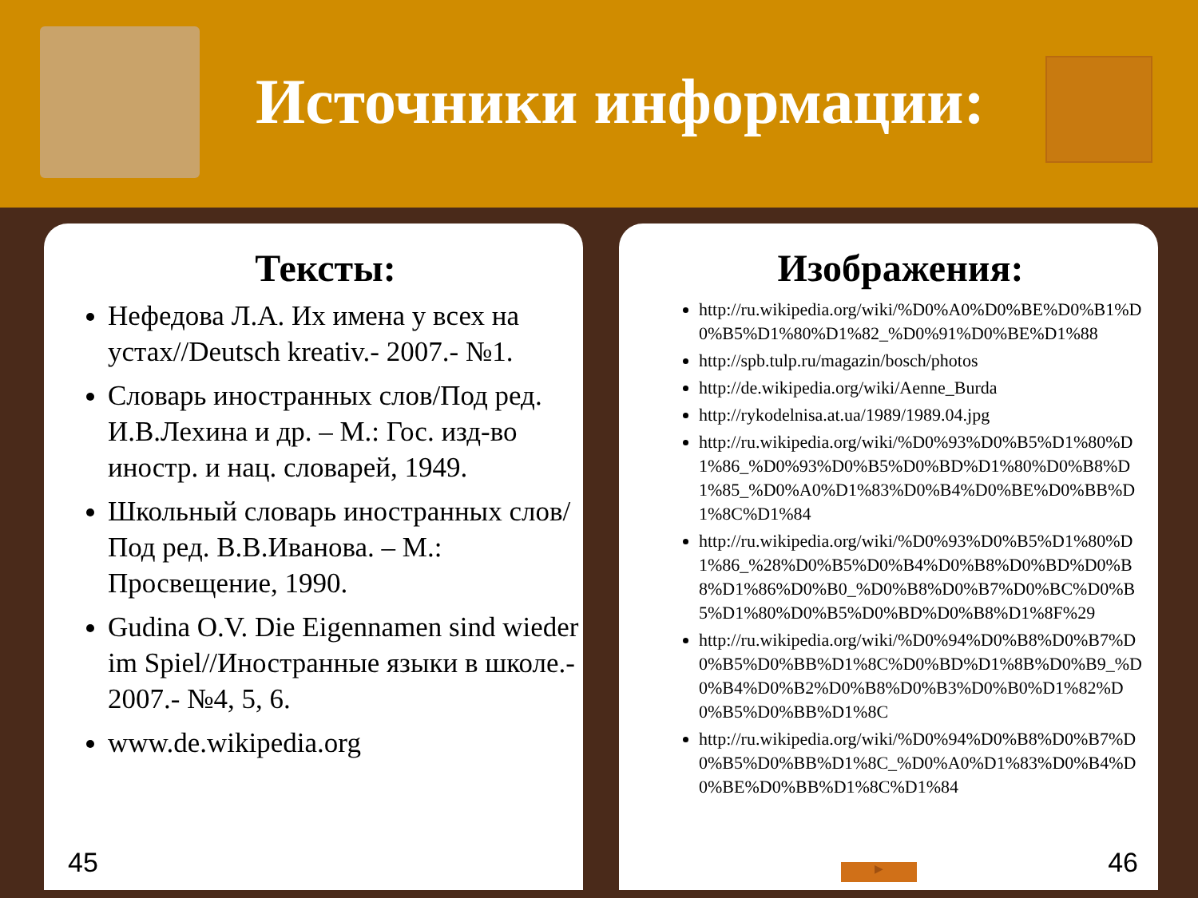Источники информации:
Тексты:
Нефедова Л.А. Их имена у всех на устах//Deutsch kreativ.- 2007.- №1.
Словарь иностранных слов/Под ред. И.В.Лехина и др. – М.: Гос. изд-во иностр. и нац. словарей, 1949.
Школьный словарь иностранных слов/Под ред. В.В.Иванова. – М.: Просвещение, 1990.
Gudina O.V. Die Eigennamen sind wieder im Spiel//Иностранные языки в школе.- 2007.- №4, 5, 6.
www.de.wikipedia.org
45
Изображения:
http://ru.wikipedia.org/wiki/%D0%A0%D0%BE%D0%B1%D0%B5%D1%80%D1%82_%D0%91%D0%BE%D1%88
http://spb.tulp.ru/magazin/bosch/photos
http://de.wikipedia.org/wiki/Aenne_Burda
http://rykodelnisa.at.ua/1989/1989.04.jpg
http://ru.wikipedia.org/wiki/%D0%93%D0%B5%D1%80%D1%86_%D0%93%D0%B5%D0%BD%D1%80%D0%B8%D1%85_%D0%A0%D1%83%D0%B4%D0%BE%D0%BB%D1%8C%D1%84
http://ru.wikipedia.org/wiki/%D0%93%D0%B5%D1%80%D1%86_%28%D0%B5%D0%B4%D0%B8%D0%BD%D0%B8%D1%86%D0%B0_%D0%B8%D0%B7%D0%BC%D0%B5%D1%80%D0%B5%D0%BD%D0%B8%D1%8F%29
http://ru.wikipedia.org/wiki/%D0%94%D0%B8%D0%B7%D0%B5%D0%BB%D1%8C%D0%BD%D1%8B%D0%B9_%D0%B4%D0%B2%D0%B8%D0%B3%D0%B0%D1%82%D0%B5%D0%BB%D1%8C
http://ru.wikipedia.org/wiki/%D0%94%D0%B8%D0%B7%D0%B5%D0%BB%D1%8C_%D0%A0%D1%83%D0%B4%D0%BE%D0%BB%D1%8C%D1%84
▶ 46